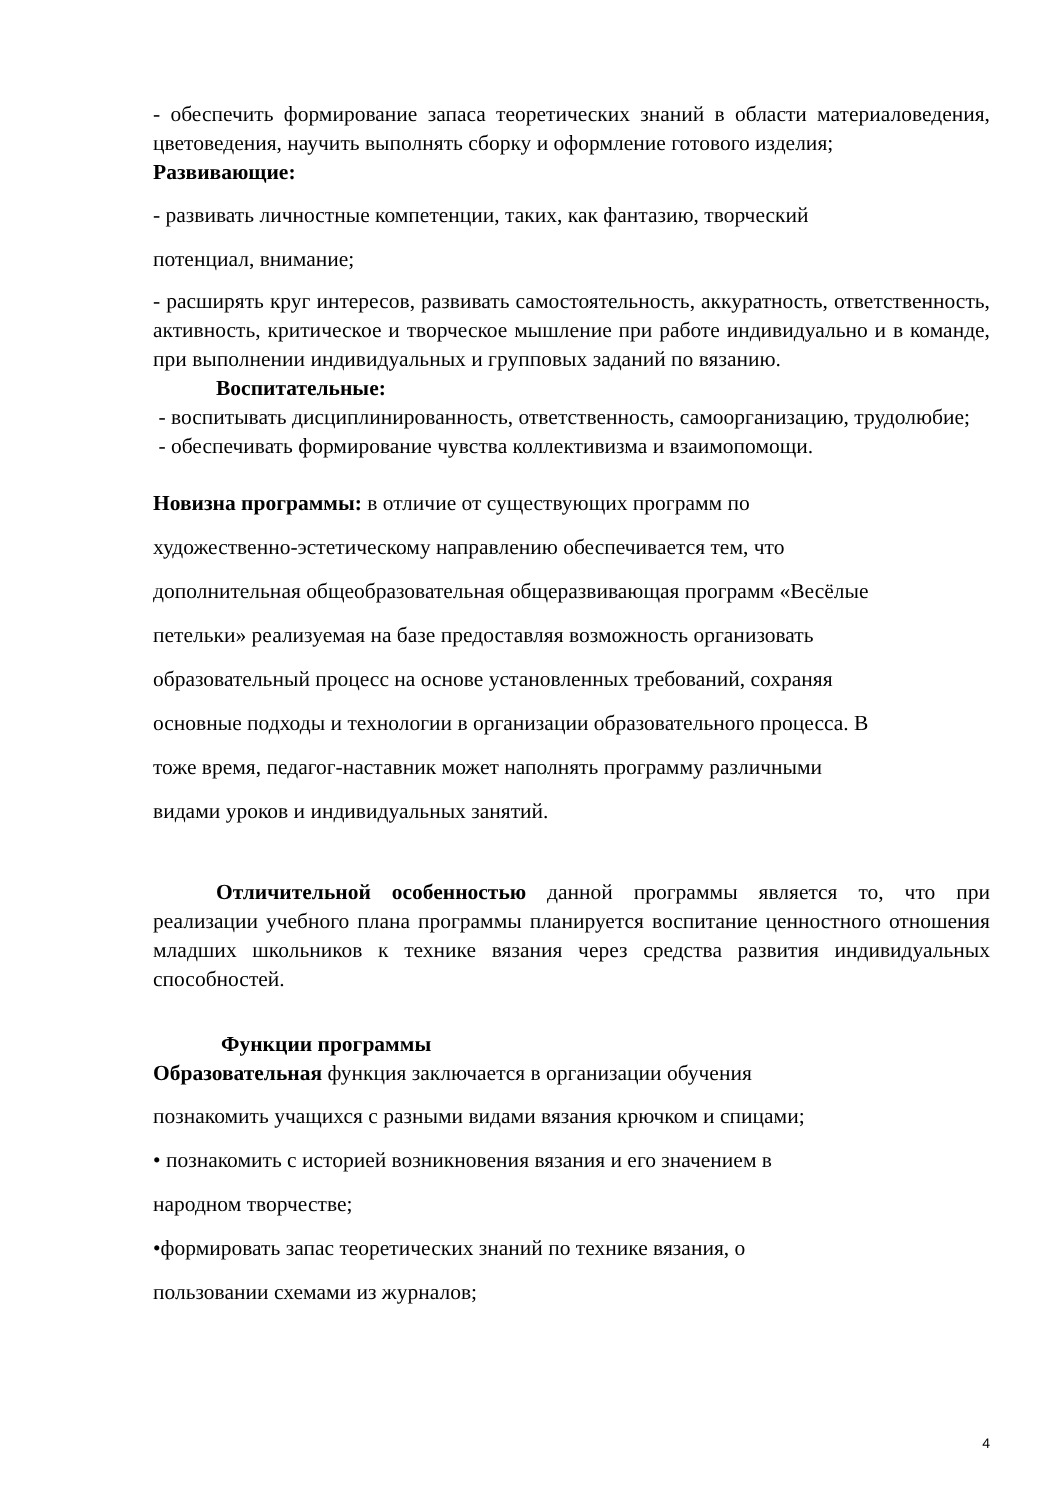- обеспечить формирование запаса теоретических знаний в области материаловедения, цветоведения, научить выполнять сборку и оформление готового изделия;
Развивающие:
- развивать личностные компетенции, таких, как фантазию, творческий
потенциал, внимание;
- расширять круг интересов, развивать самостоятельность, аккуратность, ответственность, активность, критическое и творческое мышление при работе индивидуально и в команде, при выполнении индивидуальных и групповых заданий по вязанию.
Воспитательные:
- воспитывать дисциплинированность, ответственность, самоорганизацию, трудолюбие;
- обеспечивать формирование чувства коллективизма и взаимопомощи.
Новизна программы: в отличие от существующих программ по
художественно-эстетическому направлению обеспечивается тем, что
дополнительная общеобразовательная общеразвивающая программ «Весёлые
петельки» реализуемая на базе предоставляя возможность организовать
образовательный процесс на основе установленных требований, сохраняя
основные подходы и технологии в организации образовательного процесса. В
тоже время, педагог-наставник может наполнять программу различными
видами уроков и индивидуальных занятий.
Отличительной особенностью данной программы является то, что при реализации учебного плана программы планируется воспитание ценностного отношения младших школьников к технике вязания через средства развития индивидуальных способностей.
Функции программы
Образовательная функция заключается в организации обучения
познакомить учащихся с разными видами вязания крючком и спицами;
• познакомить с историей возникновения вязания и его значением в
народном творчестве;
•формировать запас теоретических знаний по технике вязания, о
пользовании схемами из журналов;
4